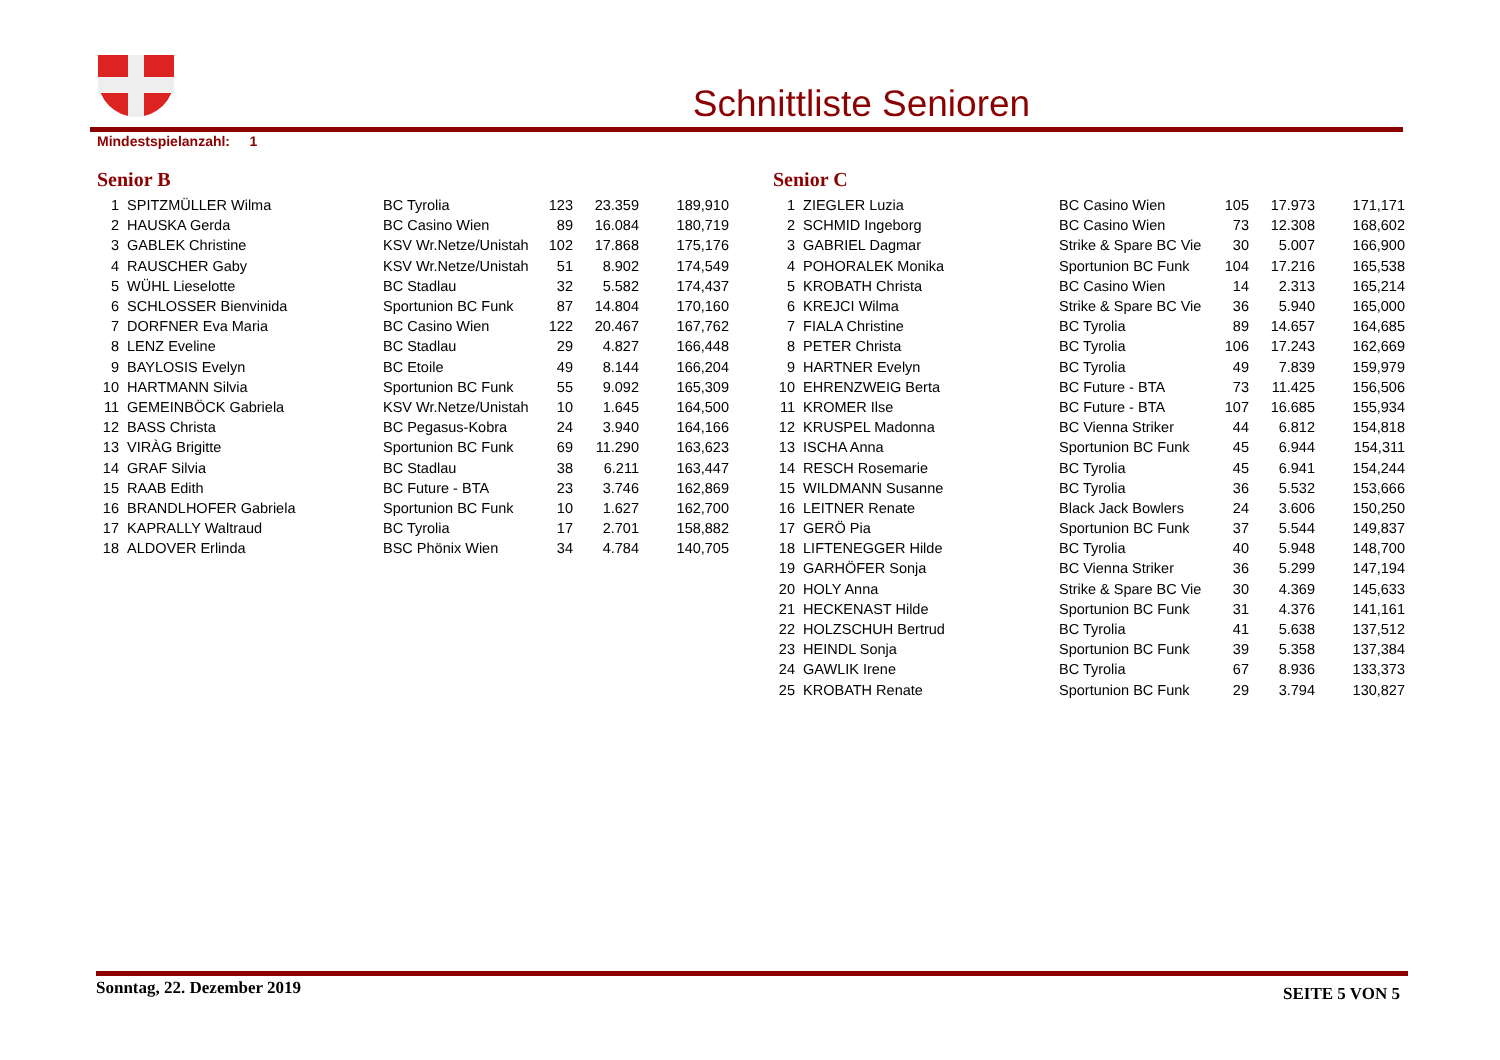Schnittliste Senioren
Mindestspielanzahl: 1
Senior B
| 1 | SPITZMÜLLER Wilma | BC Tyrolia | 123 | 23.359 | 189,910 |
| 2 | HAUSKA Gerda | BC Casino Wien | 89 | 16.084 | 180,719 |
| 3 | GABLEK Christine | KSV Wr.Netze/Unistah | 102 | 17.868 | 175,176 |
| 4 | RAUSCHER Gaby | KSV Wr.Netze/Unistah | 51 | 8.902 | 174,549 |
| 5 | WÜHL Lieselotte | BC Stadlau | 32 | 5.582 | 174,437 |
| 6 | SCHLOSSER Bienvinida | Sportunion BC Funk | 87 | 14.804 | 170,160 |
| 7 | DORFNER Eva Maria | BC Casino Wien | 122 | 20.467 | 167,762 |
| 8 | LENZ Eveline | BC Stadlau | 29 | 4.827 | 166,448 |
| 9 | BAYLOSIS Evelyn | BC Etoile | 49 | 8.144 | 166,204 |
| 10 | HARTMANN Silvia | Sportunion BC Funk | 55 | 9.092 | 165,309 |
| 11 | GEMEINBÖCK Gabriela | KSV Wr.Netze/Unistah | 10 | 1.645 | 164,500 |
| 12 | BASS Christa | BC Pegasus-Kobra | 24 | 3.940 | 164,166 |
| 13 | VIRÀG Brigitte | Sportunion BC Funk | 69 | 11.290 | 163,623 |
| 14 | GRAF Silvia | BC Stadlau | 38 | 6.211 | 163,447 |
| 15 | RAAB Edith | BC Future - BTA | 23 | 3.746 | 162,869 |
| 16 | BRANDLHOFER Gabriela | Sportunion BC Funk | 10 | 1.627 | 162,700 |
| 17 | KAPRALLY Waltraud | BC Tyrolia | 17 | 2.701 | 158,882 |
| 18 | ALDOVER Erlinda | BSC Phönix Wien | 34 | 4.784 | 140,705 |
Senior C
| 1 | ZIEGLER Luzia | BC Casino Wien | 105 | 17.973 | 171,171 |
| 2 | SCHMID Ingeborg | BC Casino Wien | 73 | 12.308 | 168,602 |
| 3 | GABRIEL Dagmar | Strike & Spare BC Vie | 30 | 5.007 | 166,900 |
| 4 | POHORALEK Monika | Sportunion BC Funk | 104 | 17.216 | 165,538 |
| 5 | KROBATH Christa | BC Casino Wien | 14 | 2.313 | 165,214 |
| 6 | KREJCI Wilma | Strike & Spare BC Vie | 36 | 5.940 | 165,000 |
| 7 | FIALA Christine | BC Tyrolia | 89 | 14.657 | 164,685 |
| 8 | PETER Christa | BC Tyrolia | 106 | 17.243 | 162,669 |
| 9 | HARTNER Evelyn | BC Tyrolia | 49 | 7.839 | 159,979 |
| 10 | EHRENZWEIG Berta | BC Future - BTA | 73 | 11.425 | 156,506 |
| 11 | KROMER Ilse | BC Future - BTA | 107 | 16.685 | 155,934 |
| 12 | KRUSPEL Madonna | BC Vienna Striker | 44 | 6.812 | 154,818 |
| 13 | ISCHA Anna | Sportunion BC Funk | 45 | 6.944 | 154,311 |
| 14 | RESCH Rosemarie | BC Tyrolia | 45 | 6.941 | 154,244 |
| 15 | WILDMANN Susanne | BC Tyrolia | 36 | 5.532 | 153,666 |
| 16 | LEITNER Renate | Black Jack Bowlers | 24 | 3.606 | 150,250 |
| 17 | GERÖ Pia | Sportunion BC Funk | 37 | 5.544 | 149,837 |
| 18 | LIFTENEGGER Hilde | BC Tyrolia | 40 | 5.948 | 148,700 |
| 19 | GARHÖFER Sonja | BC Vienna Striker | 36 | 5.299 | 147,194 |
| 20 | HOLY Anna | Strike & Spare BC Vie | 30 | 4.369 | 145,633 |
| 21 | HECKENAST Hilde | Sportunion BC Funk | 31 | 4.376 | 141,161 |
| 22 | HOLZSCHUH Bertrud | BC Tyrolia | 41 | 5.638 | 137,512 |
| 23 | HEINDL Sonja | Sportunion BC Funk | 39 | 5.358 | 137,384 |
| 24 | GAWLIK Irene | BC Tyrolia | 67 | 8.936 | 133,373 |
| 25 | KROBATH Renate | Sportunion BC Funk | 29 | 3.794 | 130,827 |
Sonntag, 22. Dezember 2019
SEITE 5 VON 5